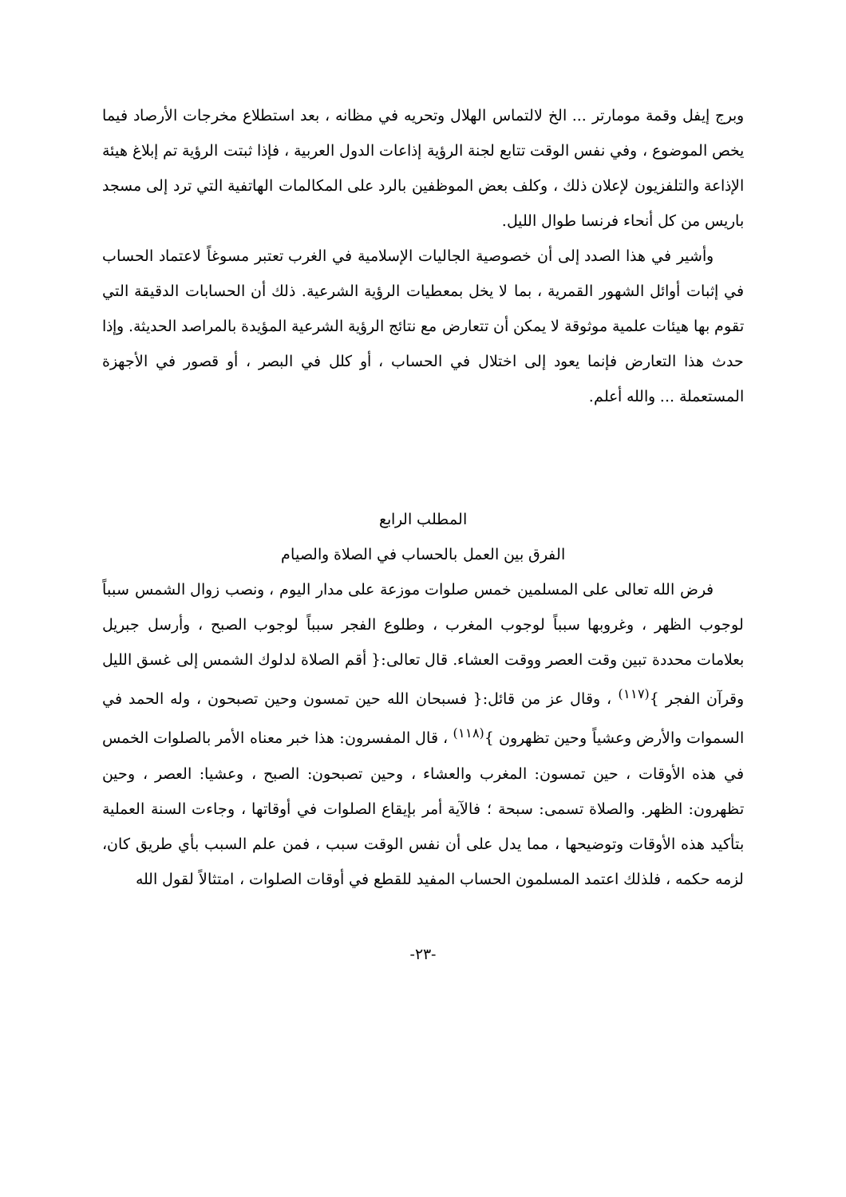وبرج إيفل وقمة مومارتر ... الخ لالتماس الهلال وتحريه في مظانه ، بعد استطلاع مخرجات الأرصاد فيما يخص الموضوع ، وفي نفس الوقت تتابع لجنة الرؤية إذاعات الدول العربية ، فإذا ثبتت الرؤية تم إبلاغ هيئة الإذاعة والتلفزيون لإعلان ذلك ، وكلف بعض الموظفين بالرد على المكالمات الهاتفية التي ترد إلى مسجد باريس من كل أنحاء فرنسا طوال الليل.
وأشير في هذا الصدد إلى أن خصوصية الجاليات الإسلامية في الغرب تعتبر مسوغاً لاعتماد الحساب في إثبات أوائل الشهور القمرية ، بما لا يخل بمعطيات الرؤية الشرعية. ذلك أن الحسابات الدقيقة التي تقوم بها هيئات علمية موثوقة لا يمكن أن تتعارض مع نتائج الرؤية الشرعية المؤيدة بالمراصد الحديثة. وإذا حدث هذا التعارض فإنما يعود إلى اختلال في الحساب ، أو كلل في البصر ، أو قصور في الأجهزة المستعملة ... والله أعلم.
المطلب الرابع
الفرق بين العمل بالحساب في الصلاة والصيام
فرض الله تعالى على المسلمين خمس صلوات موزعة على مدار اليوم ، ونصب زوال الشمس سبباً لوجوب الظهر ، وغروبها سبباً لوجوب المغرب ، وطلوع الفجر سبباً لوجوب الصبح ، وأرسل جبريل بعلامات محددة تبين وقت العصر ووقت العشاء. قال تعالى:{ أقم الصلاة لدلوك الشمس إلى غسق الليل وقرآن الفجر }<sup>(١١٧)</sup> ، وقال عز من قائل:{ فسبحان الله حين تمسون وحين تصبحون ، وله الحمد في السموات والأرض وعشياً وحين تظهرون }<sup>(١١٨)</sup> ، قال المفسرون: هذا خبر معناه الأمر بالصلوات الخمس في هذه الأوقات ، حين تمسون: المغرب والعشاء ، وحين تصبحون: الصبح ، وعشيا: العصر ، وحين تظهرون: الظهر. والصلاة تسمى: سبحة ؛ فالآية أمر بإيقاع الصلوات في أوقاتها ، وجاءت السنة العملية بتأكيد هذه الأوقات وتوضيحها ، مما يدل على أن نفس الوقت سبب ، فمن علم السبب بأي طريق كان، لزمه حكمه ، فلذلك اعتمد المسلمون الحساب المفيد للقطع في أوقات الصلوات ، امتثالاً لقول الله
-٢٣-